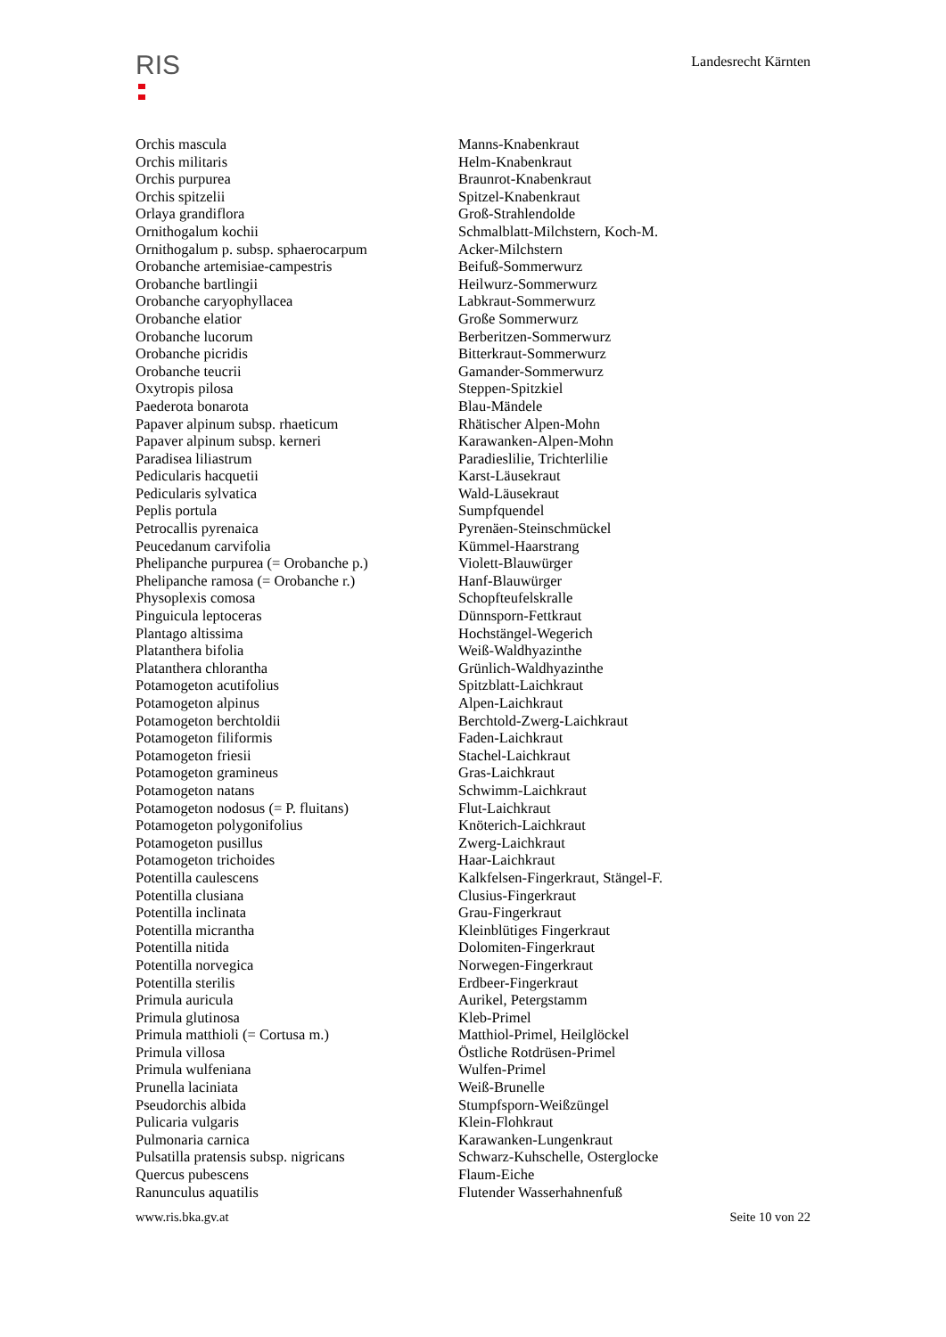RIS
Landesrecht Kärnten
| Orchis mascula | Manns-Knabenkraut |
| Orchis militaris | Helm-Knabenkraut |
| Orchis purpurea | Braunrot-Knabenkraut |
| Orchis spitzelii | Spitzel-Knabenkraut |
| Orlaya grandiflora | Groß-Strahlendolde |
| Ornithogalum kochii | Schmalblatt-Milchstern, Koch-M. |
| Ornithogalum p. subsp. sphaerocarpum | Acker-Milchstern |
| Orobanche artemisiae-campestris | Beifuß-Sommerwurz |
| Orobanche bartlingii | Heilwurz-Sommerwurz |
| Orobanche caryophyllacea | Labkraut-Sommerwurz |
| Orobanche elatior | Große Sommerwurz |
| Orobanche lucorum | Berberitzen-Sommerwurz |
| Orobanche picridis | Bitterkraut-Sommerwurz |
| Orobanche teucrii | Gamander-Sommerwurz |
| Oxytropis pilosa | Steppen-Spitzkiel |
| Paederota bonarota | Blau-Mändele |
| Papaver alpinum subsp. rhaeticum | Rhätischer Alpen-Mohn |
| Papaver alpinum subsp. kerneri | Karawanken-Alpen-Mohn |
| Paradisea liliastrum | Paradieslilie, Trichterlilie |
| Pedicularis hacquetii | Karst-Läusekraut |
| Pedicularis sylvatica | Wald-Läusekraut |
| Peplis portula | Sumpfquendel |
| Petrocallis pyrenaica | Pyrenäen-Steinschmückel |
| Peucedanum carvifolia | Kümmel-Haarstrang |
| Phelipanche purpurea (= Orobanche p.) | Violett-Blauwürger |
| Phelipanche ramosa (= Orobanche r.) | Hanf-Blauwürger |
| Physoplexis comosa | Schopfteufelskralle |
| Pinguicula leptoceras | Dünnsporn-Fettkraut |
| Plantago altissima | Hochstängel-Wegerich |
| Platanthera bifolia | Weiß-Waldhyazinthe |
| Platanthera chlorantha | Grünlich-Waldhyazinthe |
| Potamogeton acutifolius | Spitzblatt-Laichkraut |
| Potamogeton alpinus | Alpen-Laichkraut |
| Potamogeton berchtoldii | Berchtold-Zwerg-Laichkraut |
| Potamogeton filiformis | Faden-Laichkraut |
| Potamogeton friesii | Stachel-Laichkraut |
| Potamogeton gramineus | Gras-Laichkraut |
| Potamogeton natans | Schwimm-Laichkraut |
| Potamogeton nodosus (= P. fluitans) | Flut-Laichkraut |
| Potamogeton polygonifolius | Knöterich-Laichkraut |
| Potamogeton pusillus | Zwerg-Laichkraut |
| Potamogeton trichoides | Haar-Laichkraut |
| Potentilla caulescens | Kalkfelsen-Fingerkraut, Stängel-F. |
| Potentilla clusiana | Clusius-Fingerkraut |
| Potentilla inclinata | Grau-Fingerkraut |
| Potentilla micrantha | Kleinblütiges Fingerkraut |
| Potentilla nitida | Dolomiten-Fingerkraut |
| Potentilla norvegica | Norwegen-Fingerkraut |
| Potentilla sterilis | Erdbeer-Fingerkraut |
| Primula auricula | Aurikel, Petergstamm |
| Primula glutinosa | Kleb-Primel |
| Primula matthioli (= Cortusa m.) | Matthiol-Primel, Heilglöckel |
| Primula villosa | Östliche Rotdrüsen-Primel |
| Primula wulfeniana | Wulfen-Primel |
| Prunella laciniata | Weiß-Brunelle |
| Pseudorchis albida | Stumpfsporn-Weißzüngel |
| Pulicaria vulgaris | Klein-Flohkraut |
| Pulmonaria carnica | Karawanken-Lungenkraut |
| Pulsatilla pratensis subsp. nigricans | Schwarz-Kuhschelle, Osterglocke |
| Quercus pubescens | Flaum-Eiche |
| Ranunculus aquatilis | Flutender Wasserhahnenfuß |
www.ris.bka.gv.at Seite 10 von 22